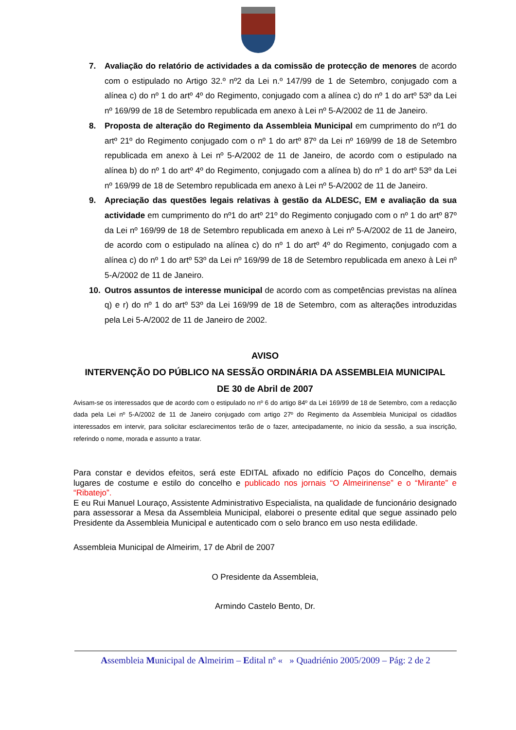7. Avaliação do relatório de actividades a da comissão de protecção de menores de acordo com o estipulado no Artigo 32.º nº2 da Lei n.º 147/99 de 1 de Setembro, conjugado com a alínea c) do nº 1 do artº 4º do Regimento, conjugado com a alínea c) do nº 1 do artº 53º da Lei nº 169/99 de 18 de Setembro republicada em anexo à Lei nº 5-A/2002 de 11 de Janeiro.
8. Proposta de alteração do Regimento da Assembleia Municipal em cumprimento do nº1 do artº 21º do Regimento conjugado com o nº 1 do artº 87º da Lei nº 169/99 de 18 de Setembro republicada em anexo à Lei nº 5-A/2002 de 11 de Janeiro, de acordo com o estipulado na alínea b) do nº 1 do artº 4º do Regimento, conjugado com a alínea b) do nº 1 do artº 53º da Lei nº 169/99 de 18 de Setembro republicada em anexo à Lei nº 5-A/2002 de 11 de Janeiro.
9. Apreciação das questões legais relativas à gestão da ALDESC, EM e avaliação da sua actividade em cumprimento do nº1 do artº 21º do Regimento conjugado com o nº 1 do artº 87º da Lei nº 169/99 de 18 de Setembro republicada em anexo à Lei nº 5-A/2002 de 11 de Janeiro, de acordo com o estipulado na alínea c) do nº 1 do artº 4º do Regimento, conjugado com a alínea c) do nº 1 do artº 53º da Lei nº 169/99 de 18 de Setembro republicada em anexo à Lei nº 5-A/2002 de 11 de Janeiro.
10. Outros assuntos de interesse municipal de acordo com as competências previstas na alínea q) e r) do nº 1 do artº 53º da Lei 169/99 de 18 de Setembro, com as alterações introduzidas pela Lei 5-A/2002 de 11 de Janeiro de 2002.
AVISO
INTERVENÇÃO DO PÚBLICO NA SESSÃO ORDINÁRIA DA ASSEMBLEIA MUNICIPAL
DE 30 de Abril de 2007
Avisam-se os interessados que de acordo com o estipulado no nº 6 do artigo 84º da Lei 169/99 de 18 de Setembro, com a redacção dada pela Lei nº 5-A/2002 de 11 de Janeiro conjugado com artigo 27º do Regimento da Assembleia Municipal os cidadãos interessados em intervir, para solicitar esclarecimentos terão de o fazer, antecipadamente, no inicio da sessão, a sua inscrição, referindo o nome, morada e assunto a tratar.
Para constar e devidos efeitos, será este EDITAL afixado no edifício Paços do Concelho, demais lugares de costume e estilo do concelho e publicado nos jornais “O Almeirinense” e o “Mirante” e “Ribatejo”.
E eu Rui Manuel Louraço, Assistente Administrativo Especialista, na qualidade de funcionário designado para assessorar a Mesa da Assembleia Municipal, elaborei o presente edital que segue assinado pelo Presidente da Assembleia Municipal e autenticado com o selo branco em uso nesta edilidade.
Assembleia Municipal de Almeirim, 17 de Abril de 2007
O Presidente da Assembleia,
Armindo Castelo Bento, Dr.
Assembleia Municipal de Almeirim – Edital nº « » Quadriénio 2005/2009 – Pág: 2 de 2